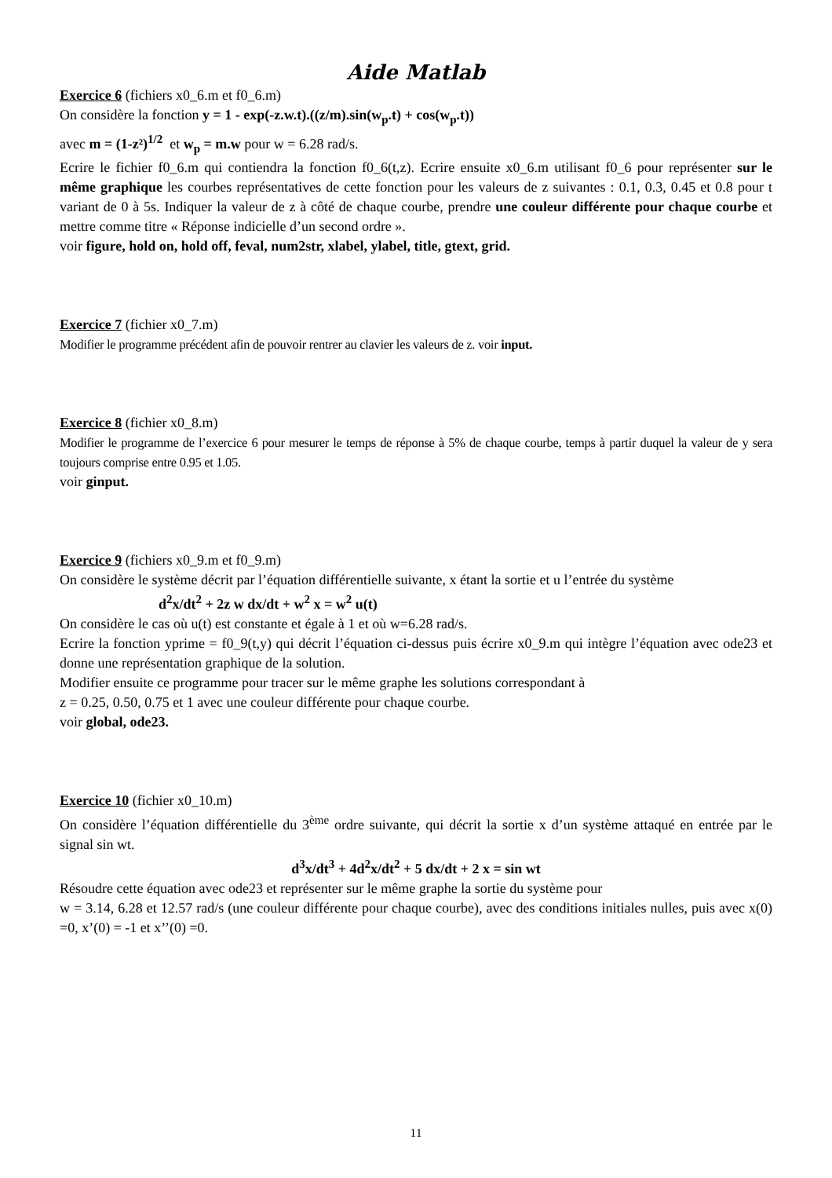Aide Matlab
Exercice 6 (fichiers x0_6.m et f0_6.m)
On considère la fonction y = 1 - exp(-z.w.t).((z/m).sin(w<sub>p</sub>.t) + cos(w<sub>p</sub>.t))
avec m = (1-z²)<sup>1/2</sup> et w<sub>p</sub> = m.w pour w = 6.28 rad/s.
Ecrire le fichier f0_6.m qui contiendra la fonction f0_6(t,z). Ecrire ensuite x0_6.m utilisant f0_6 pour représenter sur le même graphique les courbes représentatives de cette fonction pour les valeurs de z suivantes : 0.1, 0.3, 0.45 et 0.8 pour t variant de 0 à 5s. Indiquer la valeur de z à côté de chaque courbe, prendre une couleur différente pour chaque courbe et mettre comme titre « Réponse indicielle d’un second ordre ».
voir figure, hold on, hold off, feval, num2str, xlabel, ylabel, title, gtext, grid.
Exercice 7 (fichier x0_7.m)
Modifier le programme précédent afin de pouvoir rentrer au clavier les valeurs de z. voir input.
Exercice 8 (fichier x0_8.m)
Modifier le programme de l’exercice 6 pour mesurer le temps de réponse à 5% de chaque courbe, temps à partir duquel la valeur de y sera toujours comprise entre 0.95 et 1.05.
voir ginput.
Exercice 9 (fichiers x0_9.m et f0_9.m)
On considère le système décrit par l’équation différentielle suivante, x étant la sortie et u l’entrée du système
d<sup>2</sup>x/dt<sup>2</sup> + 2z w dx/dt + w<sup>2</sup> x = w<sup>2</sup> u(t)
On considère le cas où u(t) est constante et égale à 1 et où w=6.28 rad/s.
Ecrire la fonction yprime = f0_9(t,y) qui décrit l’équation ci-dessus puis écrire x0_9.m qui intègre l’équation avec ode23 et donne une représentation graphique de la solution.
Modifier ensuite ce programme pour tracer sur le même graphe les solutions correspondant à
z = 0.25, 0.50, 0.75 et 1 avec une couleur différente pour chaque courbe.
voir global, ode23.
Exercice 10 (fichier x0_10.m)
On considère l’équation différentielle du 3<sup>ème</sup> ordre suivante, qui décrit la sortie x d’un système attaqué en entrée par le signal sin wt.
d<sup>3</sup>x/dt<sup>3</sup> + 4d<sup>2</sup>x/dt<sup>2</sup> + 5 dx/dt + 2 x = sin wt
Résoudre cette équation avec ode23 et représenter sur le même graphe la sortie du système pour
w = 3.14, 6.28 et 12.57 rad/s (une couleur différente pour chaque courbe), avec des conditions initiales nulles, puis avec x(0) =0, x’(0) = -1 et x’’(0) =0.
11